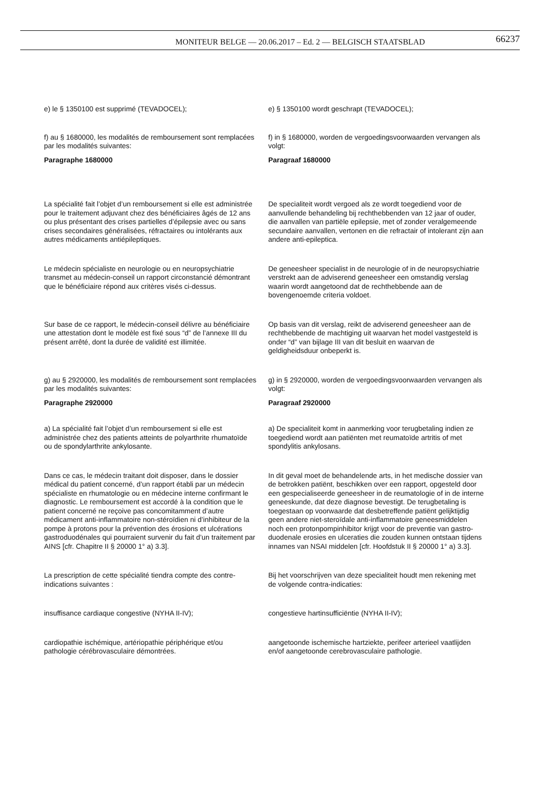MONITEUR BELGE — 20.06.2017 – Ed. 2 — BELGISCH STAATSBLAD 66237
e) le § 1350100 est supprimé (TEVADOCEL); e) § 1350100 wordt geschrapt (TEVADOCEL);
f) au § 1680000, les modalités de remboursement sont remplacées par les modalités suivantes:
Paragraphe 1680000
f) in § 1680000, worden de vergoedingsvoorwaarden vervangen als volgt:
Paragraaf 1680000
La spécialité fait l’objet d’un remboursement si elle est administrée pour le traitement adjuvant chez des bénéficiaires âgés de 12 ans ou plus présentant des crises partielles d’épilepsie avec ou sans crises secondaires généralisées, réfractaires ou intolérants aux autres médicaments antiépileptiques.
De specialiteit wordt vergoed als ze wordt toegediend voor de aanvullende behandeling bij rechthebbenden van 12 jaar of ouder, die aanvallen van partiële epilepsie, met of zonder veralgemeende secundaire aanvallen, vertonen en die refractair of intolerant zijn aan andere anti-epileptica.
Le médecin spécialiste en neurologie ou en neuropsychiatrie transmet au médecin-conseil un rapport circonstancié démontrant que le bénéficiaire répond aux critères visés ci-dessus.
De geneesheer specialist in de neurologie of in de neuropsychiatrie verstrekt aan de adviserend geneesheer een omstandig verslag waarin wordt aangetoond dat de rechthebbende aan de bovengenoemde criteria voldoet.
Sur base de ce rapport, le médecin-conseil délivre au bénéficiaire une attestation dont le modèle est fixé sous “d” de l’annexe III du présent arrêté, dont la durée de validité est illimitée.
Op basis van dit verslag, reikt de adviserend geneesheer aan de rechthebbende de machtiging uit waarvan het model vastgesteld is onder “d” van bijlage III van dit besluit en waarvan de geldigheidsduur onbeperkt is.
g) au § 2920000, les modalités de remboursement sont remplacées par les modalités suivantes:
Paragraphe 2920000
g) in § 2920000, worden de vergoedingsvoorwaarden vervangen als volgt:
Paragraaf 2920000
a) La spécialité fait l’objet d’un remboursement si elle est administrée chez des patients atteints de polyarthrite rhumatoïde ou de spondylarthrite ankylosante.
a) De specialiteit komt in aanmerking voor terugbetaling indien ze toegediend wordt aan patiënten met reumatoïde artritis of met spondylitis ankylosans.
Dans ce cas, le médecin traitant doit disposer, dans le dossier médical du patient concerné, d’un rapport établi par un médecin spécialiste en rhumatologie ou en médecine interne confirmant le diagnostic. Le remboursement est accordé à la condition que le patient concerné ne reçoive pas concomitamment d’autre médicament anti-inflammatoire non-stéroïdien ni d’inhibiteur de la pompe à protons pour la prévention des érosions et ulcérations gastroduodénales qui pourraient survenir du fait d’un traitement par AINS [cfr. Chapitre II § 20000 1° a) 3.3].
In dit geval moet de behandelende arts, in het medische dossier van de betrokken patiënt, beschikken over een rapport, opgesteld door een gespecialiseerde geneesheer in de reumatologie of in de interne geneeskunde, dat deze diagnose bevestigt. De terugbetaling is toegestaan op voorwaarde dat desbetreffende patiënt gelijktijdig geen andere niet-steroïdale anti-inflammatoire geneesmiddelen noch een protonpompinhibitor krijgt voor de preventie van gastro-duodenale erosies en ulceraties die zouden kunnen ontstaan tijdens innames van NSAI middelen [cfr. Hoofdstuk II § 20000 1° a) 3.3].
La prescription de cette spécialité tiendra compte des contre-indications suivantes :
Bij het voorschrijven van deze specialiteit houdt men rekening met de volgende contra-indicaties:
insuffisance cardiaque congestive (NYHA II-IV); congestieve hartinsufficiëntie (NYHA II-IV);
cardiopathie ischémique, artériopathie périphérique et/ou pathologie cérébrovasculaire démontrées.
aangetoonde ischemische hartziekte, perifeer arterieel vaatlijden en/of aangetoonde cerebrovasculaire pathologie.